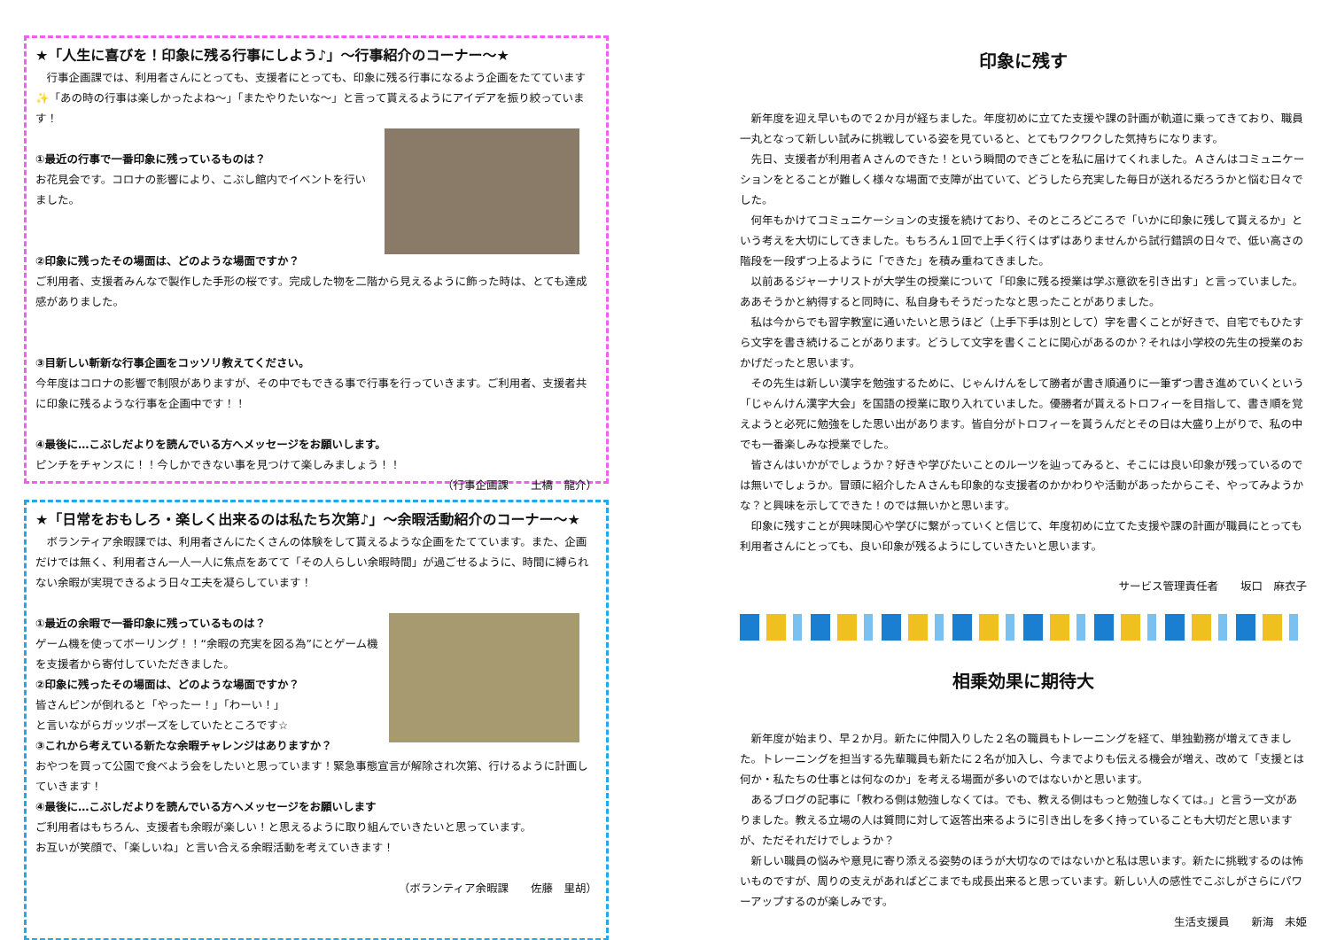★「人生に喜びを！印象に残る行事にしよう♪」～行事紹介のコーナー～★
　行事企画課では、利用者さんにとっても、支援者にとっても、印象に残る行事になるよう企画をたてています✨「あの時の行事は楽しかったよね～」「またやりたいな～」と言って貰えるようにアイデアを振り絞っています！
①最近の行事で一番印象に残っているものは？
お花見会です。コロナの影響により、こぶし館内でイベントを行いました。
②印象に残ったその場面は、どのような場面ですか？
ご利用者、支援者みんなで製作した手形の桜です。完成した物を二階から見えるように飾った時は、とても達成感がありました。
③目新しい斬新な行事企画をコッソリ教えてください。
今年度はコロナの影響で制限がありますが、その中でもできる事で行事を行っていきます。ご利用者、支援者共に印象に残るような行事を企画中です！！
④最後に…こぶしだよりを読んでいる方へメッセージをお願いします。
ピンチをチャンスに！！今しかできない事を見つけて楽しみましょう！！
（行事企画課　　土橋　龍介）
★「日常をおもしろ・楽しく出来るのは私たち次第♪」～余暇活動紹介のコーナー～★
　ボランティア余暇課では、利用者さんにたくさんの体験をして貰えるような企画をたてています。また、企画だけでは無く、利用者さん一人一人に焦点をあてて「その人らしい余暇時間」が過ごせるように、時間に縛られない余暇が実現できるよう日々工夫を凝らしています！
①最近の余暇で一番印象に残っているものは？
ゲーム機を使ってボーリング！！“余暇の充実を図る為”にとゲーム機を支援者から寄付していただきました。
②印象に残ったその場面は、どのような場面ですか？
皆さんピンが倒れると「やったー！」「わーい！」
と言いながらガッツポーズをしていたところです☆
③これから考えている新たな余暇チャレンジはありますか？
おやつを買って公園で食べよう会をしたいと思っています！緊急事態宣言が解除され次第、行けるように計画していきます！
④最後に…こぶしだよりを読んでいる方へメッセージをお願いします
ご利用者はもちろん、支援者も余暇が楽しい！と思えるように取り組んでいきたいと思っています。
お互いが笑顔で、「楽しいね」と言い合える余暇活動を考えていきます！
（ボランティア余暇課　　佐藤　里胡）
印象に残す
新年度を迎え早いもので２か月が経ちました。年度初めに立てた支援や課の計画が軌道に乗ってきており、職員一丸となって新しい試みに挑戦している姿を見ていると、とてもワクワクした気持ちになります。
先日、支援者が利用者Ａさんのできた！という瞬間のできごとを私に届けてくれました。Ａさんはコミュニケーションをとることが難しく様々な場面で支障が出ていて、どうしたら充実した毎日が送れるだろうかと悩む日々でした。
何年もかけてコミュニケーションの支援を続けており、そのところどころで「いかに印象に残して貰えるか」という考えを大切にしてきました。もちろん１回で上手く行くはずはありませんから試行錯誤の日々で、低い高さの階段を一段ずつ上るように「できた」を積み重ねてきました。
以前あるジャーナリストが大学生の授業について「印象に残る授業は学ぶ意欲を引き出す」と言っていました。ああそうかと納得すると同時に、私自身もそうだったなと思ったことがありました。
私は今からでも習字教室に通いたいと思うほど（上手下手は別として）字を書くことが好きで、自宅でもひたすら文字を書き続けることがあります。どうして文字を書くことに関心があるのか？それは小学校の先生の授業のおかげだったと思います。
その先生は新しい漢字を勉強するために、じゃんけんをして勝者が書き順通りに一筆ずつ書き進めていくという「じゃんけん漢字大会」を国語の授業に取り入れていました。優勝者が貰えるトロフィーを目指して、書き順を覚えようと必死に勉強をした思い出があります。皆自分がトロフィーを貰うんだとその日は大盛り上がりで、私の中でも一番楽しみな授業でした。
皆さんはいかがでしょうか？好きや学びたいことのルーツを辿ってみると、そこには良い印象が残っているのでは無いでしょうか。冒頭に紹介したＡさんも印象的な支援者のかかわりや活動があったからこそ、やってみようかな？と興味を示してできた！のでは無いかと思います。
印象に残すことが興味関心や学びに繋がっていくと信じて、年度初めに立てた支援や課の計画が職員にとっても利用者さんにとっても、良い印象が残るようにしていきたいと思います。
サービス管理責任者　　坂口　麻衣子
相乗効果に期待大
新年度が始まり、早２か月。新たに仲間入りした２名の職員もトレーニングを経て、単独勤務が増えてきました。トレーニングを担当する先輩職員も新たに２名が加入し、今までよりも伝える機会が増え、改めて「支援とは何か・私たちの仕事とは何なのか」を考える場面が多いのではないかと思います。
あるブログの記事に「教わる側は勉強しなくては。でも、教える側はもっと勉強しなくては。」と言う一文がありました。教える立場の人は質問に対して返答出来るように引き出しを多く持っていることも大切だと思いますが、ただそれだけでしょうか？
新しい職員の悩みや意見に寄り添える姿勢のほうが大切なのではないかと私は思います。新たに挑戦するのは怖いものですが、周りの支えがあればどこまでも成長出来ると思っています。新しい人の感性でこぶしがさらにパワーアップするのが楽しみです。
生活支援員　　新海　未姫